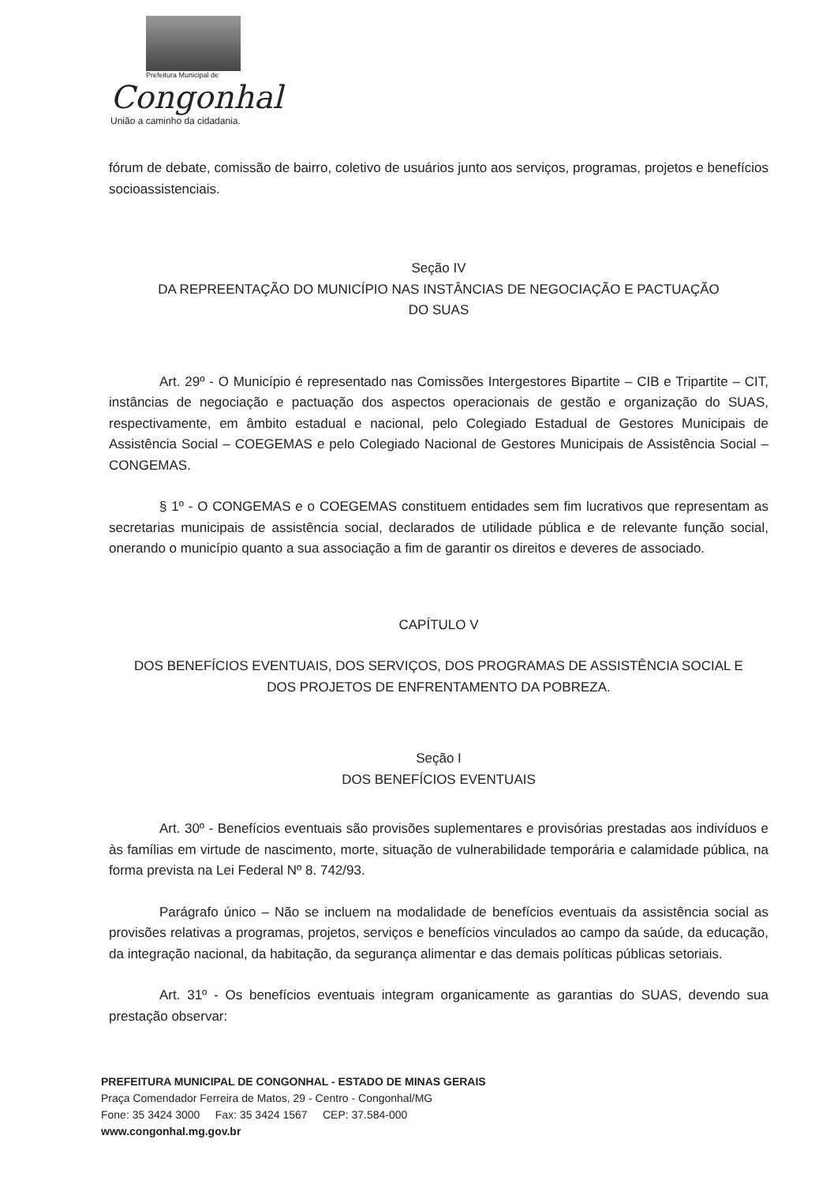Prefeitura Municipal de
Congonhal
União a caminho da cidadania.
fórum de debate, comissão de bairro, coletivo de usuários junto aos serviços, programas, projetos e benefícios socioassistenciais.
Seção IV
DA REPREENTAÇÃO DO MUNICÍPIO NAS INSTÂNCIAS DE NEGOCIAÇÃO E PACTUAÇÃO
DO SUAS
Art. 29º - O Município é representado nas Comissões Intergestores Bipartite – CIB e Tripartite – CIT, instâncias de negociação e pactuação dos aspectos operacionais de gestão e organização do SUAS, respectivamente, em âmbito estadual e nacional, pelo Colegiado Estadual de Gestores Municipais de Assistência Social – COEGEMAS e pelo Colegiado Nacional de Gestores Municipais de Assistência Social – CONGEMAS.
§ 1º - O CONGEMAS e o COEGEMAS constituem entidades sem fim lucrativos que representam as secretarias municipais de assistência social, declarados de utilidade pública e de relevante função social, onerando o município quanto a sua associação a fim de garantir os direitos e deveres de associado.
CAPÍTULO V
DOS BENEFÍCIOS EVENTUAIS, DOS SERVIÇOS, DOS PROGRAMAS DE ASSISTÊNCIA SOCIAL E
DOS PROJETOS DE ENFRENTAMENTO DA POBREZA.
Seção I
DOS BENEFÍCIOS EVENTUAIS
Art. 30º - Benefícios eventuais são provisões suplementares e provisórias prestadas aos indivíduos e às famílias em virtude de nascimento, morte, situação de vulnerabilidade temporária e calamidade pública, na forma prevista na Lei Federal Nº 8. 742/93.
Parágrafo único – Não se incluem na modalidade de benefícios eventuais da assistência social as provisões relativas a programas, projetos, serviços e benefícios vinculados ao campo da saúde, da educação, da integração nacional, da habitação, da segurança alimentar e das demais políticas públicas setoriais.
Art. 31º - Os benefícios eventuais integram organicamente as garantias do SUAS, devendo sua prestação observar:
PREFEITURA MUNICIPAL DE CONGONHAL - ESTADO DE MINAS GERAIS
Praça Comendador Ferreira de Matos, 29 - Centro - Congonhal/MG
Fone: 35 3424 3000 Fax: 35 3424 1567 CEP: 37.584-000
www.congonhal.mg.gov.br